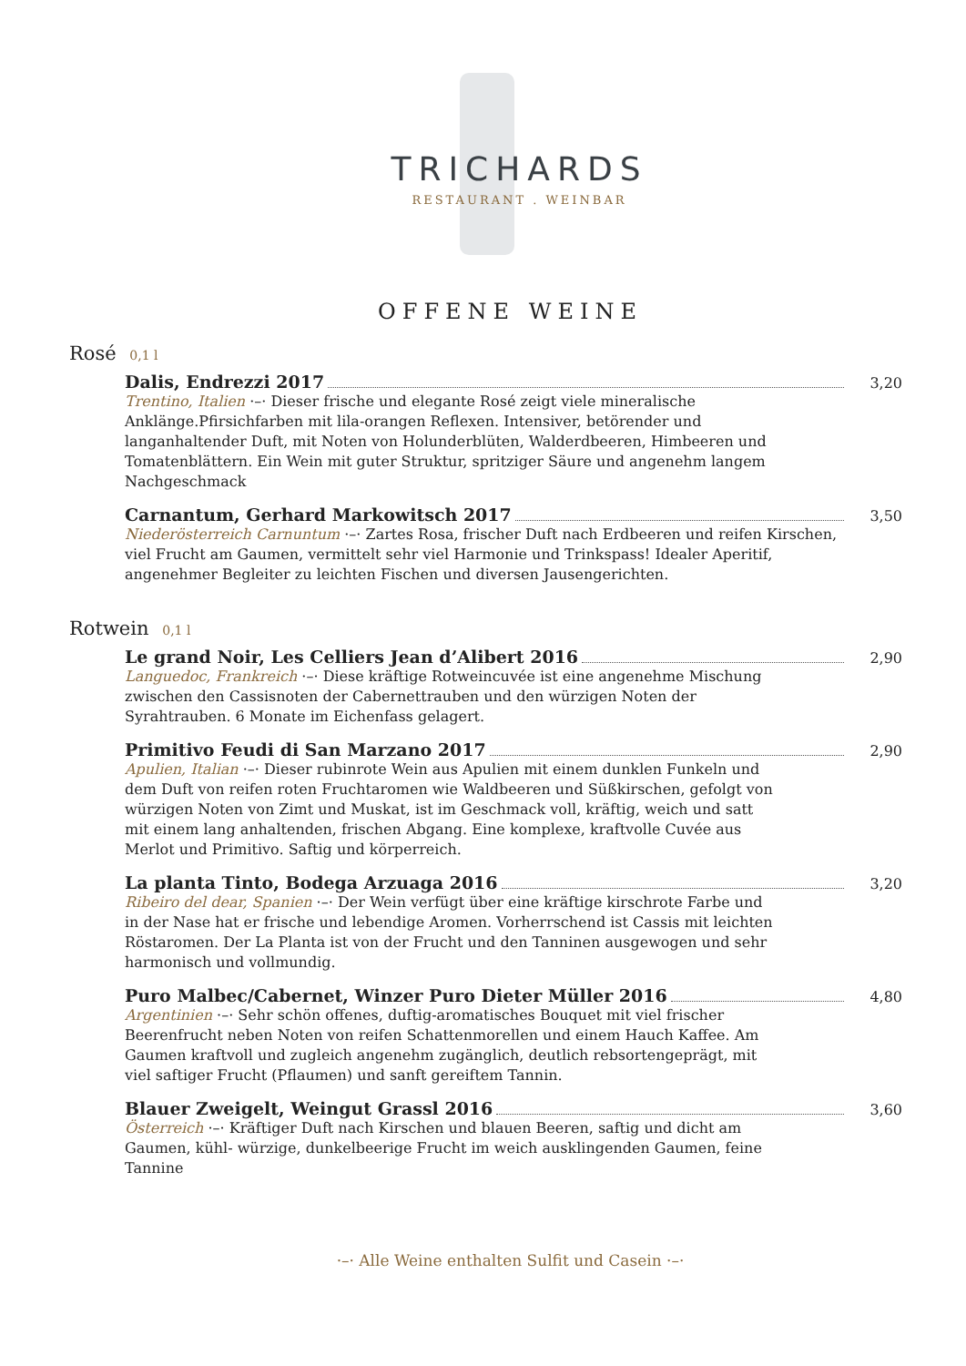TRICHARDS
RESTAURANT . WEINBAR
OFFENE WEINE
Rosé 0,1 l
Dalis, Endrezzi 2017 3,20
Trentino, Italien ·–· Dieser frische und elegante Rosé zeigt viele mineralische Anklänge.Pfirsichfarben mit lila-orangen Reflexen. Intensiver, betörender und langanhaltender Duft, mit Noten von Holunderblüten, Walderdbeeren, Himbeeren und Tomatenblättern. Ein Wein mit guter Struktur, spritziger Säure und angenehm langem Nachgeschmack
Carnantum, Gerhard Markowitsch 2017 3,50
Niederösterreich Carnuntum ·–· Zartes Rosa, frischer Duft nach Erdbeeren und reifen Kirschen, viel Frucht am Gaumen, vermittelt sehr viel Harmonie und Trinkspass! Idealer Aperitif, angenehmer Begleiter zu leichten Fischen und diversen Jausengerichten.
Rotwein 0,1 l
Le grand Noir, Les Celliers Jean d’Alibert 2016 2,90
Languedoc, Frankreich ·–· Diese kräftige Rotweincuvée ist eine angenehme Mischung zwischen den Cassisnoten der Cabernettrauben und den würzigen Noten der Syrahtrauben. 6 Monate im Eichenfass gelagert.
Primitivo Feudi di San Marzano 2017 2,90
Apulien, Italian ·–· Dieser rubinrote Wein aus Apulien mit einem dunklen Funkeln und dem Duft von reifen roten Fruchtaromen wie Waldbeeren und Süßkirschen, gefolgt von würzigen Noten von Zimt und Muskat, ist im Geschmack voll, kräftig, weich und satt mit einem lang anhaltenden, frischen Abgang. Eine komplexe, kraftvolle Cuvée aus Merlot und Primitivo. Saftig und körperreich.
La planta Tinto, Bodega Arzuaga 2016 3,20
Ribeiro del dear, Spanien ·–· Der Wein verfügt über eine kräftige kirschrote Farbe und in der Nase hat er frische und lebendige Aromen. Vorherrschend ist Cassis mit leichten Röstaromen. Der La Planta ist von der Frucht und den Tanninen ausgewogen und sehr harmonisch und vollmundig.
Puro Malbec/Cabernet, Winzer Puro Dieter Müller 2016 4,80
Argentinien ·–· Sehr schön offenes, duftig-aromatisches Bouquet mit viel frischer Beerenfrucht neben Noten von reifen Schattenmorellen und einem Hauch Kaffee. Am Gaumen kraftvoll und zugleich angenehm zugänglich, deutlich rebsortengeprägt, mit viel saftiger Frucht (Pflaumen) und sanft gereiftem Tannin.
Blauer Zweigelt, Weingut Grassl 2016 3,60
Österreich ·–· Kräftiger Duft nach Kirschen und blauen Beeren, saftig und dicht am Gaumen, kühl- würzige, dunkelbeerige Frucht im weich ausklingenden Gaumen, feine Tannine
·–· Alle Weine enthalten Sulfit und Casein ·–·